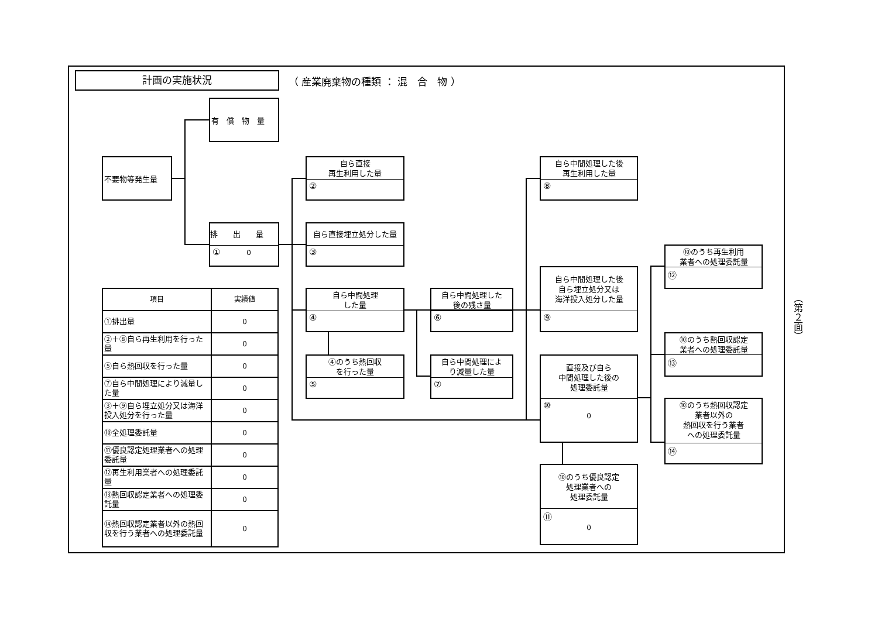計画の実施状況
（ 産業廃棄物の種類 ： 混　合　物 ）
有　償　物　量
不要物等発生量
排　　出　　量
① 0
自ら直接
再生利用した量
②
自ら直接埋立処分した量
③
自ら中間処理
した量
④
④のうち熱回収
を行った量
⑤
自ら中間処理した
後の残さ量
⑥
自ら中間処理によ
り減量した量
⑦
自ら中間処理した後
再生利用した量
⑧
自ら中間処理した後
自ら埋立処分又は
海洋投入処分した量
⑨
直接及び自ら
中間処理した後の
処理委託量
⑩
0
⑩のうち優良認定
処理業者への
処理委託量
⑪
0
⑩のうち再生利用
業者への処理委託量
⑫
⑩のうち熱回収認定
業者への処理委託量
⑬
⑩のうち熱回収認定
業者以外の
熱回収を行う業者
への処理委託量
⑭
| 項目 | 実績値 |
| --- | --- |
| ①排出量 | 0 |
| ②＋⑧自ら再生利用を行った量 | 0 |
| ⑤自ら熱回収を行った量 | 0 |
| ⑦自ら中間処理により減量した量 | 0 |
| ③＋⑨自ら埋立処分又は海洋投入処分を行った量 | 0 |
| ⑩全処理委託量 | 0 |
| ⑪優良認定処理業者への処理委託量 | 0 |
| ⑫再生利用業者への処理委託量 | 0 |
| ⑬熱回収認定業者への処理委託量 | 0 |
| ⑭熱回収認定業者以外の熱回収を行う業者への処理委託量 | 0 |
（第２面）